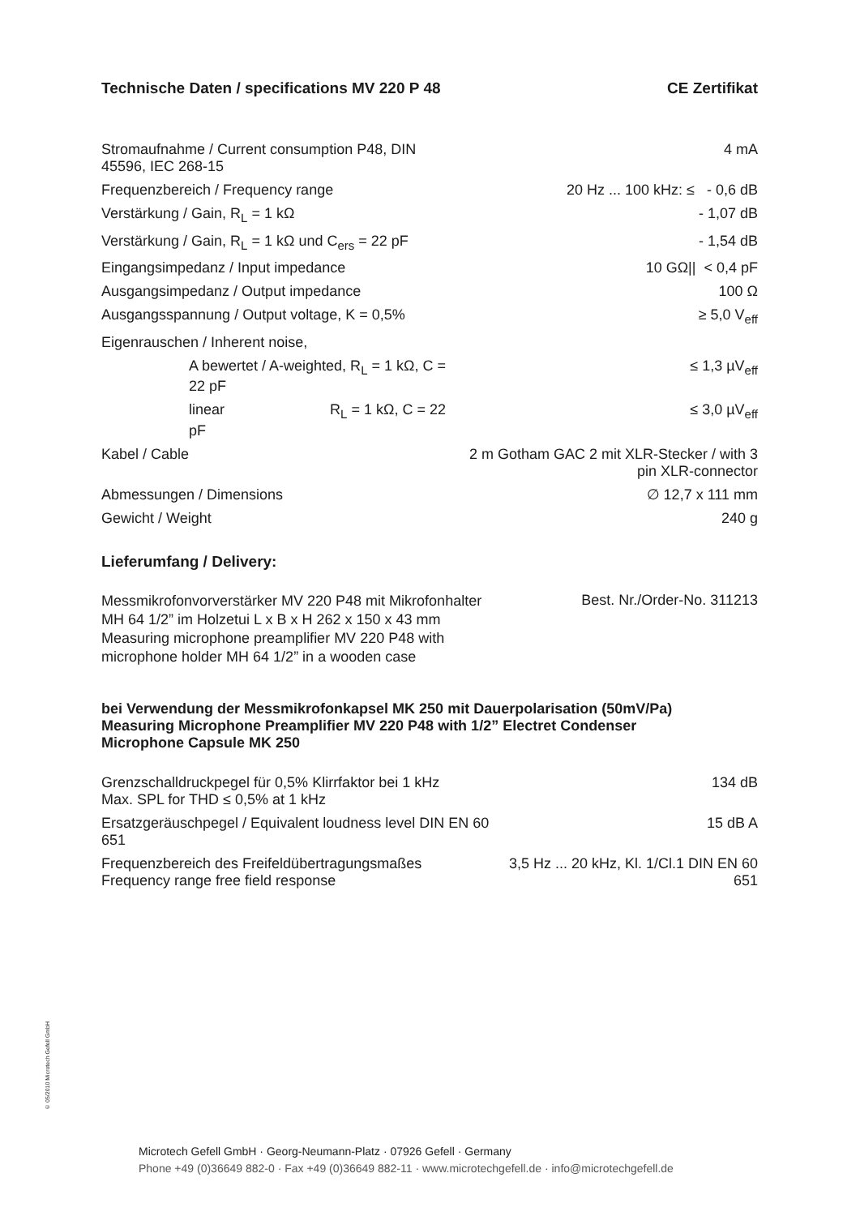Technische Daten / specifications MV 220 P 48 CE Zertifikat
| Stromaufnahme / Current consumption P48, DIN 45596, IEC 268-15 | | 4 mA |
| Frequenzbereich / Frequency range | | 20 Hz ... 100 kHz: ≤ - 0,6 dB |
| Verstärkung / Gain, R<sub>L</sub> = 1 kΩ | | - 1,07 dB |
| Verstärkung / Gain, R<sub>L</sub> = 1 kΩ und C<sub>ers</sub> = 22 pF | | - 1,54 dB |
| Eingangsimpedanz / Input impedance | | 10 GΩ// < 0,4 pF |
| Ausgangsimpedanz / Output impedance | | 100 Ω |
| Ausgangsspannung / Output voltage, K = 0,5% | | ≥ 5,0 V<sub>eff</sub> |
| Eigenrauschen / Inherent noise, | | |
| A bewertet / A-weighted, R<sub>L</sub> = 1 kΩ, C = 22 pF | | ≤ 1,3 µV<sub>eff</sub> |
| linear R<sub>L</sub> = 1 kΩ, C = 22 pF | | ≤ 3,0 µV<sub>eff</sub> |
| Kabel / Cable | 2 m Gotham GAC 2 mit XLR-Stecker / with 3 pin XLR-connector | |
| Abmessungen / Dimensions | | ∅ 12,7 x 111 mm |
| Gewicht / Weight | | 240 g |
Lieferumfang / Delivery:
| Messmikrofonvorverstärker MV 220 P48 mit Mikrofonhalter MH 64 1/2” im Holzetui L x B x H 262 x 150 x 43 mm Measuring microphone preamplifier MV 220 P48 with microphone holder MH 64 1/2” in a wooden case | Best. Nr./Order-No. 311213 |
bei Verwendung der Messmikrofonkapsel MK 250 mit Dauerpolarisation (50mV/Pa)
Measuring Microphone Preamplifier MV 220 P48 with 1/2” Electret Condenser
Microphone Capsule MK 250
| Grenzschalldruckpegel für 0,5% Klirrfaktor bei 1 kHz Max. SPL for THD ≤ 0,5% at 1 kHz | 134 dB |
| Ersatzgeräuschpegel / Equivalent loudness level DIN EN 60 651 | 15 dB A |
| Frequenzbereich des Freifeldübertragungsmaßes Frequency range free field response | 3,5 Hz ... 20 kHz, Kl. 1/Cl.1 DIN EN 60 651 |
© 05/2010 Microtech Gefell GmbH
Microtech Gefell GmbH · Georg-Neumann-Platz · 07926 Gefell · Germany
Phone +49 (0)36649 882-0 · Fax +49 (0)36649 882-11 · www.microtechgefell.de · info@microtechgefell.de